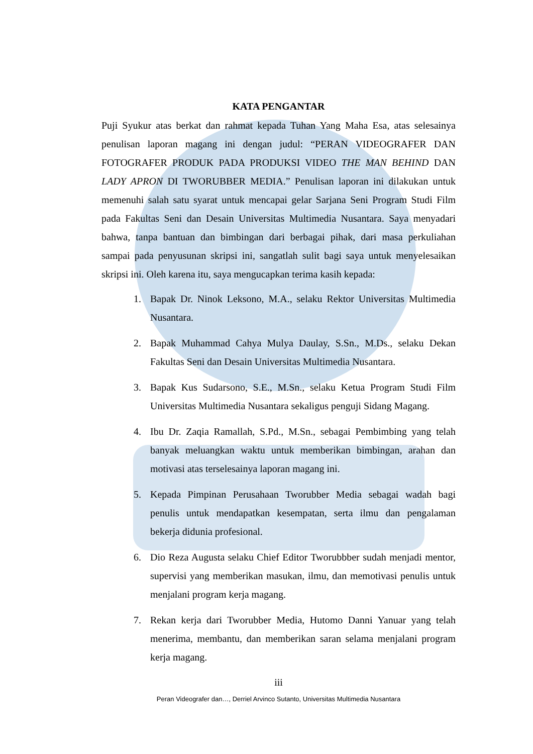KATA PENGANTAR
Puji Syukur atas berkat dan rahmat kepada Tuhan Yang Maha Esa, atas selesainya penulisan laporan magang ini dengan judul: “PERAN VIDEOGRAFER DAN FOTOGRAFER PRODUK PADA PRODUKSI VIDEO THE MAN BEHIND DAN LADY APRON DI TWORUBBER MEDIA.” Penulisan laporan ini dilakukan untuk memenuhi salah satu syarat untuk mencapai gelar Sarjana Seni Program Studi Film pada Fakultas Seni dan Desain Universitas Multimedia Nusantara. Saya menyadari bahwa, tanpa bantuan dan bimbingan dari berbagai pihak, dari masa perkuliahan sampai pada penyusunan skripsi ini, sangatlah sulit bagi saya untuk menyelesaikan skripsi ini. Oleh karena itu, saya mengucapkan terima kasih kepada:
1. Bapak Dr. Ninok Leksono, M.A., selaku Rektor Universitas Multimedia Nusantara.
2. Bapak Muhammad Cahya Mulya Daulay, S.Sn., M.Ds., selaku Dekan Fakultas Seni dan Desain Universitas Multimedia Nusantara.
3. Bapak Kus Sudarsono, S.E., M.Sn., selaku Ketua Program Studi Film Universitas Multimedia Nusantara sekaligus penguji Sidang Magang.
4. Ibu Dr. Zaqia Ramallah, S.Pd., M.Sn., sebagai Pembimbing yang telah banyak meluangkan waktu untuk memberikan bimbingan, arahan dan motivasi atas terselesainya laporan magang ini.
5. Kepada Pimpinan Perusahaan Tworubber Media sebagai wadah bagi penulis untuk mendapatkan kesempatan, serta ilmu dan pengalaman bekerja didunia profesional.
6. Dio Reza Augusta selaku Chief Editor Tworubbber sudah menjadi mentor, supervisi yang memberikan masukan, ilmu, dan memotivasi penulis untuk menjalani program kerja magang.
7. Rekan kerja dari Tworubber Media, Hutomo Danni Yanuar yang telah menerima, membantu, dan memberikan saran selama menjalani program kerja magang.
iii
Peran Videografer dan…, Derriel Arvinco Sutanto, Universitas Multimedia Nusantara